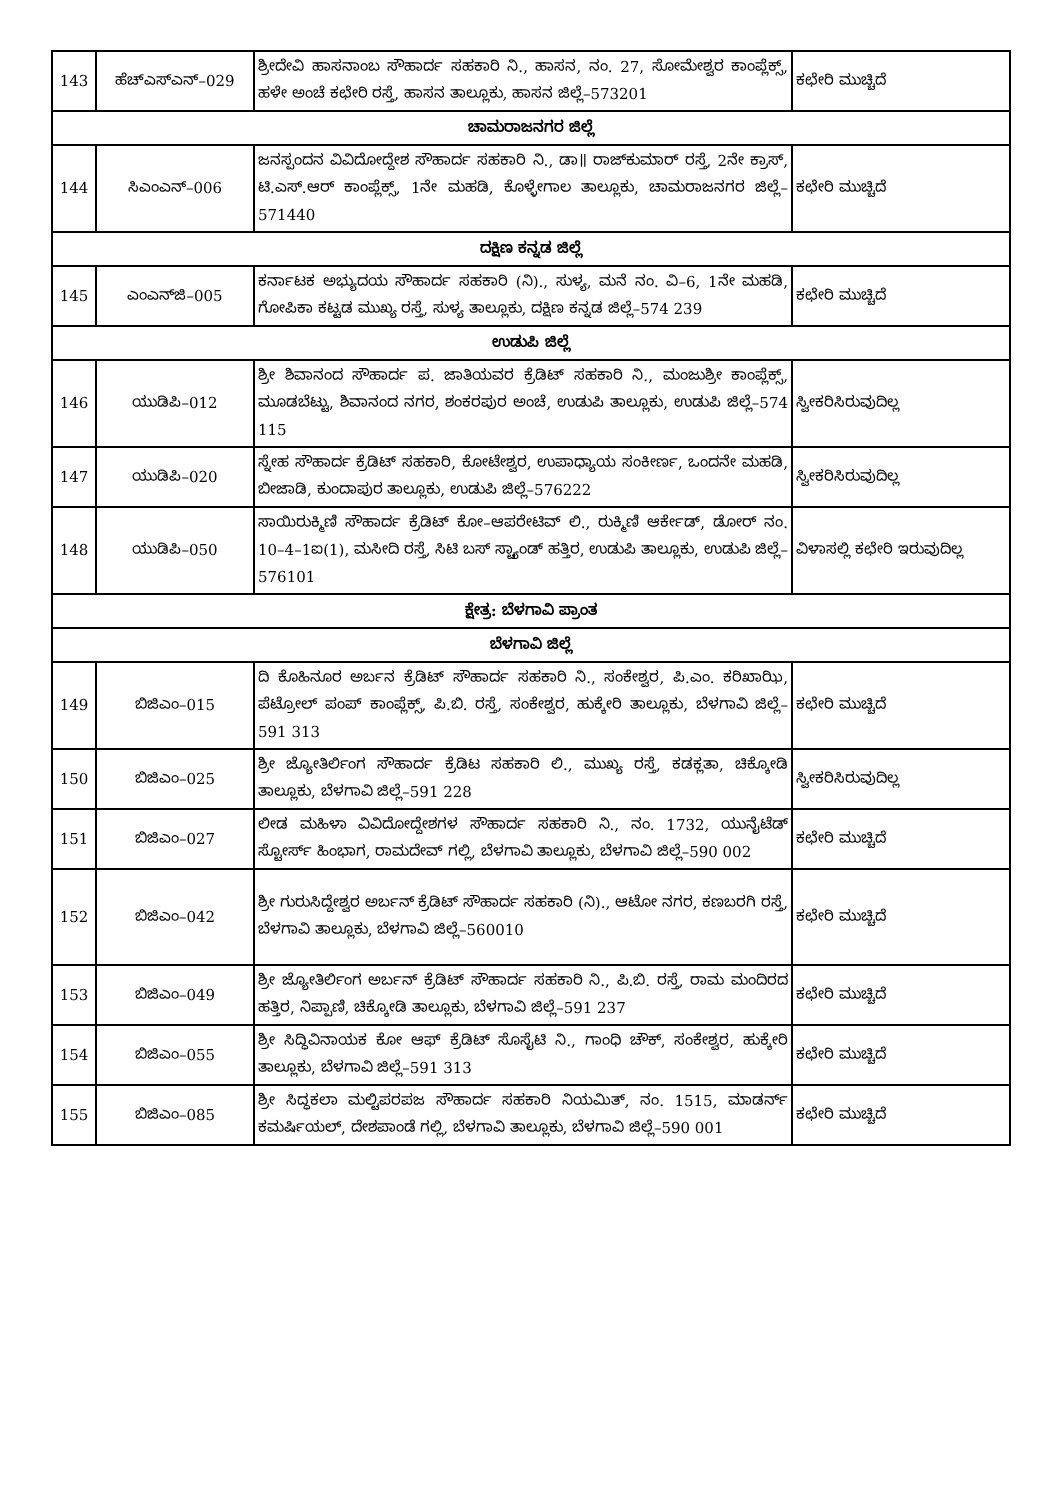| 143 | ಹೆಚ್‌ಎಸ್‌ಎನ್–029 | ಶ್ರೀದೇವಿ ಹಾಸನಾಂಬ ಸೌಹಾರ್ದ ಸಹಕಾರಿ ನಿ., ಹಾಸನ, ನಂ. 27, ಸೋಮೇಶ್ವರ ಕಾಂಪ್ಲೆಕ್ಸ್, ಹಳೇ ಅಂಚೆ ಕಛೇರಿ ರಸ್ತೆ, ಹಾಸನ ತಾಲ್ಲೂಕು, ಹಾಸನ ಜಿಲ್ಲೆ–573201 | ಕಛೇರಿ ಮುಚ್ಚಿದೆ |
| ಚಾಮರಾಜನಗರ ಜಿಲ್ಲೆ | | | |
| 144 | ಸಿಎಂಎನ್–006 | ಜನಸ್ಪಂದನ ವಿವಿದೋದ್ದೇಶ ಸೌಹಾರ್ದ ಸಹಕಾರಿ ನಿ., ಡಾ॥ ರಾಜ್‌ಕುಮಾರ್ ರಸ್ತೆ, 2ನೇ ಕ್ರಾಸ್, ಟಿ.ಎಸ್.ಆರ್ ಕಾಂಪ್ಲೆಕ್ಸ್, 1ನೇ ಮಹಡಿ, ಕೊಳ್ಳೇಗಾಲ ತಾಲ್ಲೂಕು, ಚಾಮರಾಜನಗರ ಜಿಲ್ಲೆ–571440 | ಕಛೇರಿ ಮುಚ್ಚಿದೆ |
| ದಕ್ಷಿಣ ಕನ್ನಡ ಜಿಲ್ಲೆ | | | |
| 145 | ಎಂಎನ್‌ಜಿ–005 | ಕರ್ನಾಟಕ ಅಭ್ಯುದಯ ಸೌಹಾರ್ದ ಸಹಕಾರಿ (ನಿ)., ಸುಳ್ಯ, ಮನೆ ನಂ. ವಿ–6, 1ನೇ ಮಹಡಿ, ಗೋಪಿಕಾ ಕಟ್ಟಡ ಮುಖ್ಯ ರಸ್ತೆ, ಸುಳ್ಯ ತಾಲ್ಲೂಕು, ದಕ್ಷಿಣ ಕನ್ನಡ ಜಿಲ್ಲೆ–574 239 | ಕಛೇರಿ ಮುಚ್ಚಿದೆ |
| ಉಡುಪಿ ಜಿಲ್ಲೆ | | | |
| 146 | ಯುಡಿಪಿ–012 | ಶ್ರೀ ಶಿವಾನಂದ ಸೌಹಾರ್ದ ಪ. ಜಾತಿಯವರ ಕ್ರೆಡಿಟ್ ಸಹಕಾರಿ ನಿ., ಮಂಜುಶ್ರೀ ಕಾಂಪ್ಲೆಕ್ಸ್, ಮೂಡಬೆಟ್ಟು, ಶಿವಾನಂದ ನಗರ, ಶಂಕರಪುರ ಅಂಚೆ, ಉಡುಪಿ ತಾಲ್ಲೂಕು, ಉಡುಪಿ ಜಿಲ್ಲೆ–574 115 | ಸ್ವೀಕರಿಸಿರುವುದಿಲ್ಲ |
| 147 | ಯುಡಿಪಿ–020 | ಸ್ನೇಹ ಸೌಹಾರ್ದ ಕ್ರೆಡಿಟ್ ಸಹಕಾರಿ, ಕೋಟೇಶ್ವರ, ಉಪಾಧ್ಯಾಯ ಸಂಕೀರ್ಣ, ಒಂದನೇ ಮಹಡಿ, ಬೀಜಾಡಿ, ಕುಂದಾಪುರ ತಾಲ್ಲೂಕು, ಉಡುಪಿ ಜಿಲ್ಲೆ–576222 | ಸ್ವೀಕರಿಸಿರುವುದಿಲ್ಲ |
| 148 | ಯುಡಿಪಿ–050 | ಸಾಯಿರುಕ್ಮಿಣಿ ಸೌಹಾರ್ದ ಕ್ರೆಡಿಟ್ ಕೋ–ಆಪರೇಟಿವ್ ಲಿ., ರುಕ್ಮಿಣಿ ಆರ್ಕೇಡ್, ಡೋರ್ ನಂ. 10–4–1ಐ(1), ಮಸೀದಿ ರಸ್ತೆ, ಸಿಟಿ ಬಸ್ ಸ್ಟ್ಯಾಂಡ್ ಹತ್ತಿರ, ಉಡುಪಿ ತಾಲ್ಲೂಕು, ಉಡುಪಿ ಜಿಲ್ಲೆ–576101 | ವಿಳಾಸಲ್ಲಿ ಕಛೇರಿ ಇರುವುದಿಲ್ಲ |
| ಕ್ಷೇತ್ರ: ಬೆಳಗಾವಿ ಪ್ರಾಂತ | | | |
| ಬೆಳಗಾವಿ ಜಿಲ್ಲೆ | | | |
| 149 | ಬಿಜಿಎಂ–015 | ದಿ ಕೊಹಿನೂರ ಅರ್ಬನ ಕ್ರೆಡಿಟ್ ಸೌಹಾರ್ದ ಸಹಕಾರಿ ನಿ., ಸಂಕೇಶ್ವರ, ಪಿ.ಎಂ. ಕರಿಖಾಝಿ, ಪೆಟ್ರೋಲ್ ಪಂಪ್ ಕಾಂಪ್ಲೆಕ್ಸ್, ಪಿ.ಬಿ. ರಸ್ತೆ, ಸಂಕೇಶ್ವರ, ಹುಕ್ಕೇರಿ ತಾಲ್ಲೂಕು, ಬೆಳಗಾವಿ ಜಿಲ್ಲೆ–591 313 | ಕಛೇರಿ ಮುಚ್ಚಿದೆ |
| 150 | ಬಿಜಿಎಂ–025 | ಶ್ರೀ ಜ್ಯೋತಿರ್ಲಿಂಗ ಸೌಹಾರ್ದ ಕ್ರೆಡಿಟ ಸಹಕಾರಿ ಲಿ., ಮುಖ್ಯ ರಸ್ತೆ, ಕಡಕ್ಲತಾ, ಚಿಕ್ಕೋಡಿ ತಾಲ್ಲೂಕು, ಬೆಳಗಾವಿ ಜಿಲ್ಲೆ–591 228 | ಸ್ವೀಕರಿಸಿರುವುದಿಲ್ಲ |
| 151 | ಬಿಜಿಎಂ–027 | ಲೀಡ ಮಹಿಳಾ ವಿವಿದೋದ್ದೇಶಗಳ ಸೌಹಾರ್ದ ಸಹಕಾರಿ ನಿ., ನಂ. 1732, ಯುನೈಟೆಡ್ ಸ್ಟೋರ್ಸ್ ಹಿಂಭಾಗ, ರಾಮದೇವ್ ಗಲ್ಲಿ, ಬೆಳಗಾವಿ ತಾಲ್ಲೂಕು, ಬೆಳಗಾವಿ ಜಿಲ್ಲೆ–590 002 | ಕಛೇರಿ ಮುಚ್ಚಿದೆ |
| 152 | ಬಿಜಿಎಂ–042 | ಶ್ರೀ ಗುರುಸಿದ್ದೇಶ್ವರ ಅರ್ಬನ್ ಕ್ರೆಡಿಟ್ ಸೌಹಾರ್ದ ಸಹಕಾರಿ (ನಿ)., ಆಟೋ ನಗರ, ಕಣಬರಗಿ ರಸ್ತೆ, ಬೆಳಗಾವಿ ತಾಲ್ಲೂಕು, ಬೆಳಗಾವಿ ಜಿಲ್ಲೆ–560010 | ಕಛೇರಿ ಮುಚ್ಚಿದೆ |
| 153 | ಬಿಜಿಎಂ–049 | ಶ್ರೀ ಜ್ಯೋತಿರ್ಲಿಂಗ ಅರ್ಬನ್ ಕ್ರೆಡಿಟ್ ಸೌಹಾರ್ದ ಸಹಕಾರಿ ನಿ., ಪಿ.ಬಿ. ರಸ್ತೆ, ರಾಮ ಮಂದಿರದ ಹತ್ತಿರ, ನಿಪ್ಪಾಣಿ, ಚಿಕ್ಕೋಡಿ ತಾಲ್ಲೂಕು, ಬೆಳಗಾವಿ ಜಿಲ್ಲೆ–591 237 | ಕಛೇರಿ ಮುಚ್ಚಿದೆ |
| 154 | ಬಿಜಿಎಂ–055 | ಶ್ರೀ ಸಿದ್ಧಿವಿನಾಯಕ ಕೋ ಆಫ್ ಕ್ರೆಡಿಟ್ ಸೊಸೈಟಿ ನಿ., ಗಾಂಧಿ ಚೌಕ್, ಸಂಕೇಶ್ವರ, ಹುಕ್ಕೇರಿ ತಾಲ್ಲೂಕು, ಬೆಳಗಾವಿ ಜಿಲ್ಲೆ–591 313 | ಕಛೇರಿ ಮುಚ್ಚಿದೆ |
| 155 | ಬಿಜಿಎಂ–085 | ಶ್ರೀ ಸಿದ್ಧಕಲಾ ಮಲ್ಟಿಪರಪಜ ಸೌಹಾರ್ದ ಸಹಕಾರಿ ನಿಯಮಿತ್, ನಂ. 1515, ಮಾಡರ್ನ್ ಕಮರ್ಷಿಯಲ್, ದೇಶಪಾಂಡೆ ಗಲ್ಲಿ, ಬೆಳಗಾವಿ ತಾಲ್ಲೂಕು, ಬೆಳಗಾವಿ ಜಿಲ್ಲೆ–590 001 | ಕಛೇರಿ ಮುಚ್ಚಿದೆ |